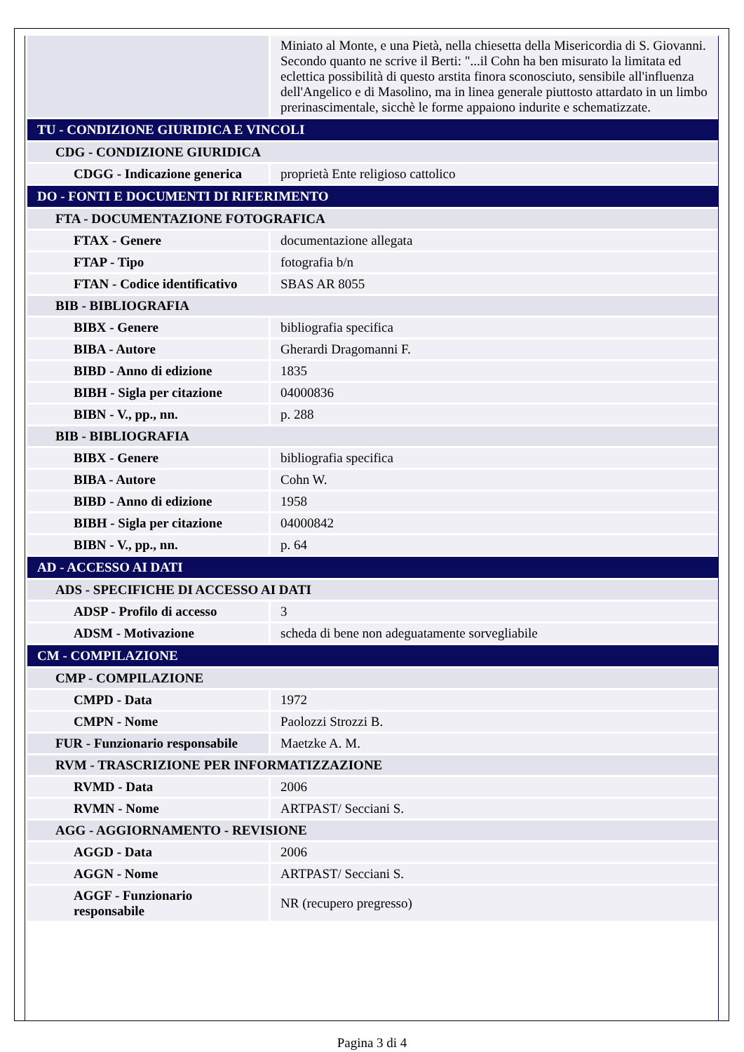| | Miniato al Monte, e una Pietà, nella chiesetta della Misericordia di S. Giovanni. Secondo quanto ne scrive il Berti: "...il Cohn ha ben misurato la limitata ed eclettica possibilità di questo arstita finora sconosciuto, sensibile all'influenza dell'Angelico e di Masolino, ma in linea generale piuttosto attardato in un limbo prerinascimentale, sicchè le forme appaiono indurite e schematizzate. |
| TU - CONDIZIONE GIURIDICA E VINCOLI | |
| CDG - CONDIZIONE GIURIDICA | |
| CDGG - Indicazione generica | proprietà Ente religioso cattolico |
| DO - FONTI E DOCUMENTI DI RIFERIMENTO | |
| FTA - DOCUMENTAZIONE FOTOGRAFICA | |
| FTAX - Genere | documentazione allegata |
| FTAP - Tipo | fotografia b/n |
| FTAN - Codice identificativo | SBAS AR 8055 |
| BIB - BIBLIOGRAFIA | |
| BIBX - Genere | bibliografia specifica |
| BIBA - Autore | Gherardi Dragomanni F. |
| BIBD - Anno di edizione | 1835 |
| BIBH - Sigla per citazione | 04000836 |
| BIBN - V., pp., nn. | p. 288 |
| BIB - BIBLIOGRAFIA | |
| BIBX - Genere | bibliografia specifica |
| BIBA - Autore | Cohn W. |
| BIBD - Anno di edizione | 1958 |
| BIBH - Sigla per citazione | 04000842 |
| BIBN - V., pp., nn. | p. 64 |
| AD - ACCESSO AI DATI | |
| ADS - SPECIFICHE DI ACCESSO AI DATI | |
| ADSP - Profilo di accesso | 3 |
| ADSM - Motivazione | scheda di bene non adeguatamente sorvegliabile |
| CM - COMPILAZIONE | |
| CMP - COMPILAZIONE | |
| CMPD - Data | 1972 |
| CMPN - Nome | Paolozzi Strozzi B. |
| FUR - Funzionario responsabile | Maetzke A. M. |
| RVM - TRASCRIZIONE PER INFORMATIZZAZIONE | |
| RVMD - Data | 2006 |
| RVMN - Nome | ARTPAST/ Secciani S. |
| AGG - AGGIORNAMENTO - REVISIONE | |
| AGGD - Data | 2006 |
| AGGN - Nome | ARTPAST/ Secciani S. |
| AGGF - Funzionario responsabile | NR (recupero pregresso) |
Pagina 3 di 4